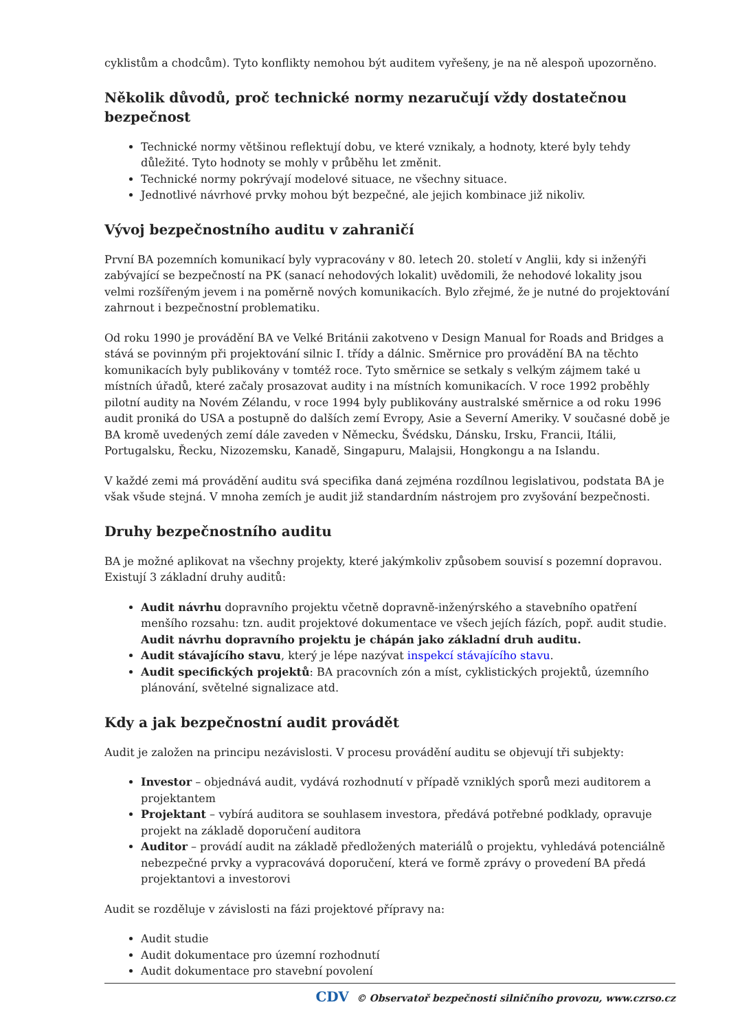cyklistům a chodcům). Tyto konflikty nemohou být auditem vyřešeny, je na ně alespoň upozorněno.
Několik důvodů, proč technické normy nezaručují vždy dostatečnou bezpečnost
Technické normy většinou reflektují dobu, ve které vznikaly, a hodnoty, které byly tehdy důležité. Tyto hodnoty se mohly v průběhu let změnit.
Technické normy pokrývají modelové situace, ne všechny situace.
Jednotlivé návrhové prvky mohou být bezpečné, ale jejich kombinace již nikoliv.
Vývoj bezpečnostního auditu v zahraničí
První BA pozemních komunikací byly vypracovány v 80. letech 20. století v Anglii, kdy si inženýři zabývající se bezpečností na PK (sanací nehodových lokalit) uvědomili, že nehodové lokality jsou velmi rozšířeným jevem i na poměrně nových komunikacích. Bylo zřejmé, že je nutné do projektování zahrnout i bezpečnostní problematiku.
Od roku 1990 je provádění BA ve Velké Británii zakotveno v Design Manual for Roads and Bridges a stává se povinným při projektování silnic I. třídy a dálnic. Směrnice pro provádění BA na těchto komunikacích byly publikovány v tomtéž roce. Tyto směrnice se setkaly s velkým zájmem také u místních úřadů, které začaly prosazovat audity i na místních komunikacích. V roce 1992 proběhly pilotní audity na Novém Zélandu, v roce 1994 byly publikovány australské směrnice a od roku 1996 audit proniká do USA a postupně do dalších zemí Evropy, Asie a Severní Ameriky. V současné době je BA kromě uvedených zemí dále zaveden v Německu, Švédsku, Dánsku, Irsku, Francii, Itálii, Portugalsku, Řecku, Nizozemsku, Kanadě, Singapuru, Malajsii, Hongkongu a na Islandu.
V každé zemi má provádění auditu svá specifika daná zejména rozdílnou legislativou, podstata BA je však všude stejná. V mnoha zemích je audit již standardním nástrojem pro zvyšování bezpečnosti.
Druhy bezpečnostního auditu
BA je možné aplikovat na všechny projekty, které jakýmkoliv způsobem souvisí s pozemní dopravou. Existují 3 základní druhy auditů:
Audit návrhu dopravního projektu včetně dopravně-inženýrského a stavebního opatření menšího rozsahu: tzn. audit projektové dokumentace ve všech jejích fázích, popř. audit studie. Audit návrhu dopravního projektu je chápán jako základní druh auditu.
Audit stávajícího stavu, který je lépe nazývat inspekcí stávajícího stavu.
Audit specifických projektů: BA pracovních zón a míst, cyklistických projektů, územního plánování, světelné signalizace atd.
Kdy a jak bezpečnostní audit provádět
Audit je založen na principu nezávislosti. V procesu provádění auditu se objevují tři subjekty:
Investor – objednává audit, vydává rozhodnutí v případě vzniklých sporů mezi auditorem a projektantem
Projektant – vybírá auditora se souhlasem investora, předává potřebné podklady, opravuje projekt na základě doporučení auditora
Auditor – provádí audit na základě předložených materiálů o projektu, vyhledává potenciálně nebezpečné prvky a vypracovává doporučení, která ve formě zprávy o provedení BA předá projektantovi a investorovi
Audit se rozděluje v závislosti na fázi projektové přípravy na:
Audit studie
Audit dokumentace pro územní rozhodnutí
Audit dokumentace pro stavební povolení
CDV © Observatoř bezpečnosti silničního provozu, www.czrso.cz